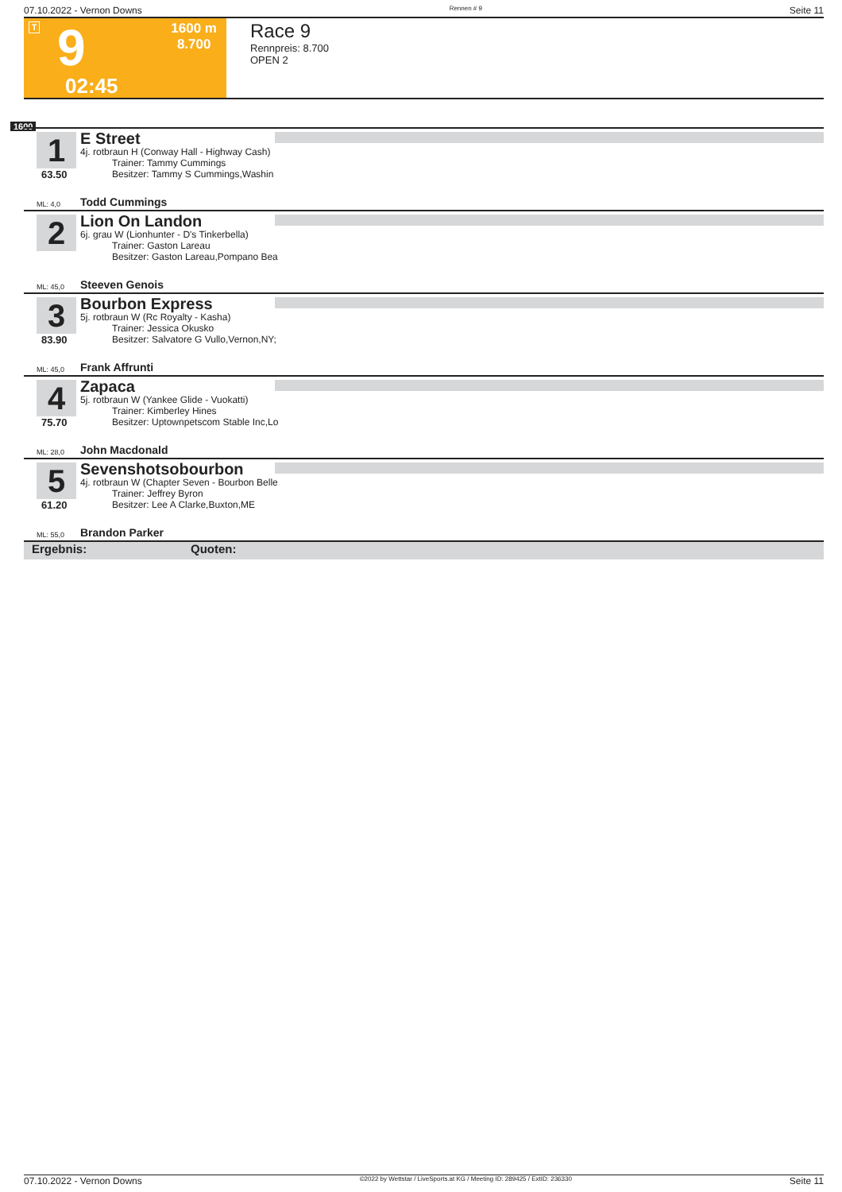07.10.2022 - Vernon Downs Rennen # 9 Seite 11
T 9
1600 m
8.700
02:45
Race 9
Rennpreis: 8.700
OPEN 2
1600
1
63.50
E Street
4j. rotbraun H (Conway Hall - Highway Cash)
Trainer: Tammy Cummings
Besitzer: Tammy S Cummings,Washin
ML: 4,0 Todd Cummings
2
Lion On Landon
6j. grau W (Lionhunter - D's Tinkerbella)
Trainer: Gaston Lareau
Besitzer: Gaston Lareau,Pompano Bea
ML: 45,0 Steeven Genois
3
83.90
Bourbon Express
5j. rotbraun W (Rc Royalty - Kasha)
Trainer: Jessica Okusko
Besitzer: Salvatore G Vullo,Vernon,NY;
ML: 45,0 Frank Affrunti
4
75.70
Zapaca
5j. rotbraun W (Yankee Glide - Vuokatti)
Trainer: Kimberley Hines
Besitzer: Uptownpetscom Stable Inc,Lo
ML: 28,0 John Macdonald
5
61.20
Sevenshotsobourbon
4j. rotbraun W (Chapter Seven - Bourbon Belle
Trainer: Jeffrey Byron
Besitzer: Lee A Clarke,Buxton,ME
ML: 55,0 Brandon Parker
Ergebnis: Quoten:
07.10.2022 - Vernon Downs ©2022 by Wettstar / LiveSports.at KG / Meeting ID: 289425 / ExtID: 236330 Seite 11